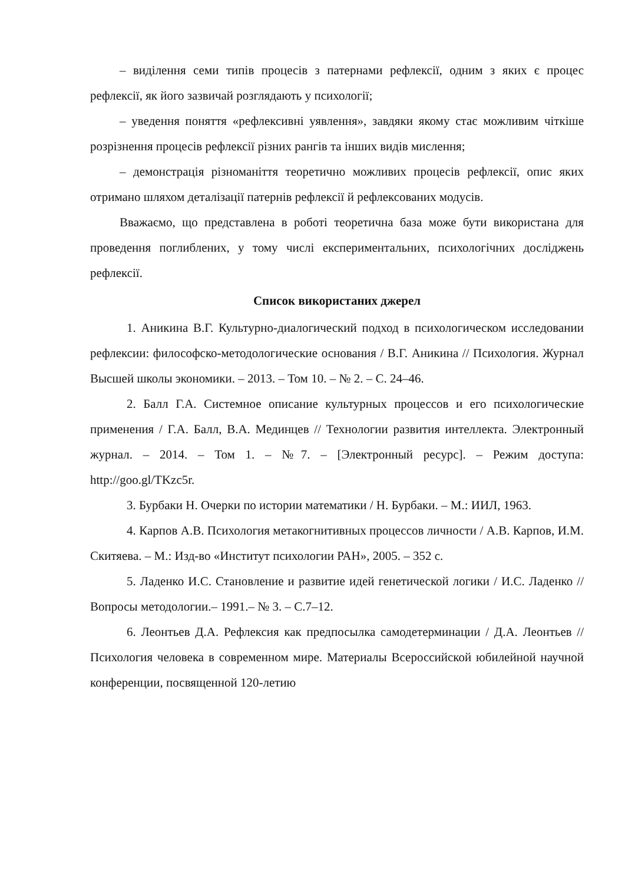– виділення семи типів процесів з патернами рефлексії, одним з яких є процес рефлексії, як його зазвичай розглядають у психології;
– уведення поняття «рефлексивні уявлення», завдяки якому стає можливим чіткіше розрізнення процесів рефлексії різних рангів та інших видів мислення;
– демонстрація різноманіття теоретично можливих процесів рефлексії, опис яких отримано шляхом деталізації патернів рефлексії й рефлексованих модусів.
Вважаємо, що представлена в роботі теоретична база може бути використана для проведення поглиблених, у тому числі експериментальних, психологічних досліджень рефлексії.
Список використаних джерел
1. Аникина В.Г. Культурно-диалогический подход в психологическом исследовании рефлексии: философско-методологические основания / В.Г. Аникина // Психология. Журнал Высшей школы экономики. – 2013. – Том 10. – № 2. – С. 24–46.
2. Балл Г.А. Системное описание культурных процессов и его психологические применения / Г.А. Балл, В.А. Мединцев // Технологии развития интеллекта. Электронный журнал. – 2014. – Том 1. – №7. – [Электронный ресурс]. – Режим доступа: http://goo.gl/TKzc5r.
3. Бурбаки Н. Очерки по истории математики / Н. Бурбаки. – М.: ИИЛ, 1963.
4. Карпов А.В. Психология метакогнитивных процессов личности / А.В. Карпов, И.М. Скитяева. – М.: Изд-во «Институт психологии РАН», 2005. – 352 с.
5. Ладенко И.С. Становление и развитие идей генетической логики / И.С. Ладенко // Вопросы методологии.– 1991.– № 3. – С.7–12.
6. Леонтьев Д.А. Рефлексия как предпосылка самодетерминации / Д.А. Леонтьев // Психология человека в современном мире. Материалы Всероссийской юбилейной научной конференции, посвященной 120-летию